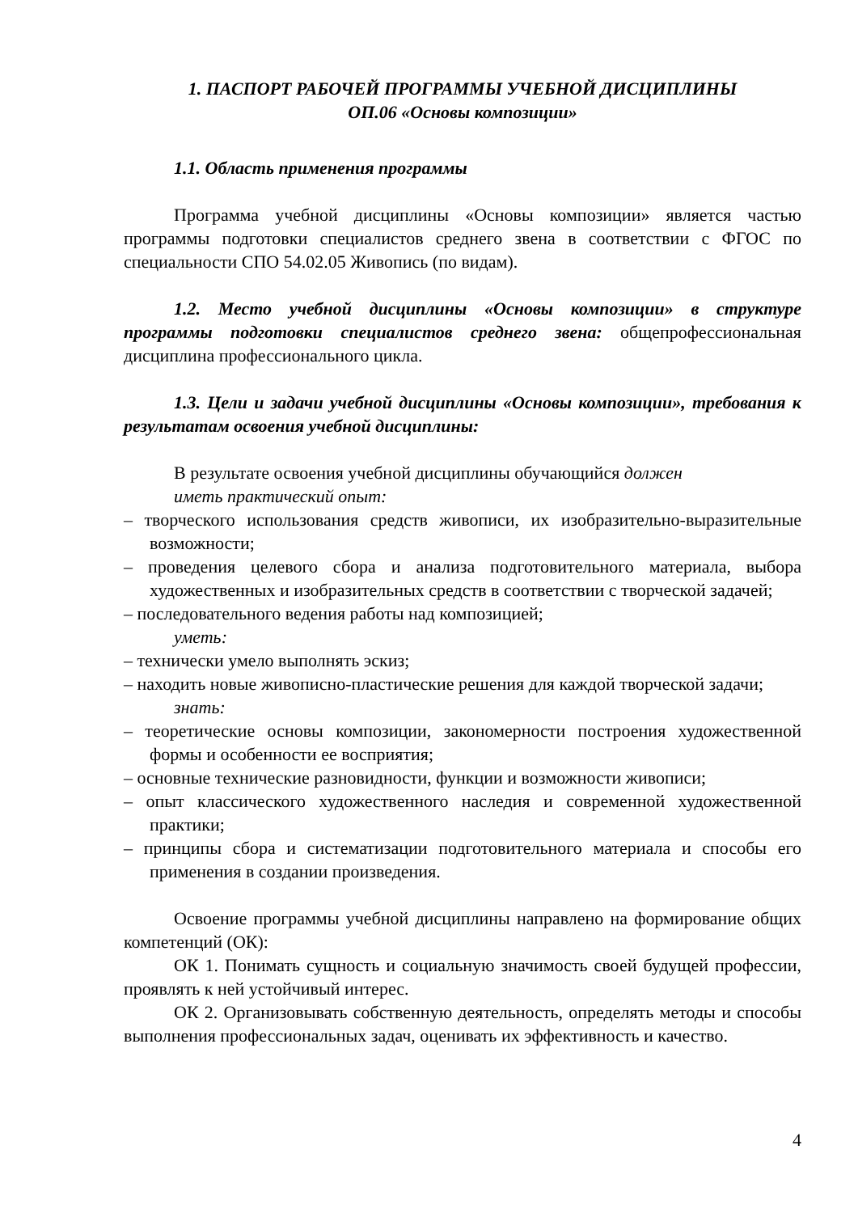1. ПАСПОРТ РАБОЧЕЙ ПРОГРАММЫ УЧЕБНОЙ ДИСЦИПЛИНЫ
ОП.06 «Основы композиции»
1.1. Область применения программы
Программа учебной дисциплины «Основы композиции» является частью программы подготовки специалистов среднего звена в соответствии с ФГОС по специальности СПО 54.02.05 Живопись (по видам).
1.2. Место учебной дисциплины «Основы композиции» в структуре программы подготовки специалистов среднего звена: общепрофессиональная дисциплина профессионального цикла.
1.3. Цели и задачи учебной дисциплины «Основы композиции», требования к результатам освоения учебной дисциплины:
В результате освоения учебной дисциплины обучающийся должен
иметь практический опыт:
– творческого использования средств живописи, их изобразительно-выразительные возможности;
– проведения целевого сбора и анализа подготовительного материала, выбора художественных и изобразительных средств в соответствии с творческой задачей;
– последовательного ведения работы над композицией;
уметь:
– технически умело выполнять эскиз;
– находить новые живописно-пластические решения для каждой творческой задачи;
знать:
– теоретические основы композиции, закономерности построения художественной формы и особенности ее восприятия;
– основные технические разновидности, функции и возможности живописи;
– опыт классического художественного наследия и современной художественной практики;
– принципы сбора и систематизации подготовительного материала и способы его применения в создании произведения.
Освоение программы учебной дисциплины направлено на формирование общих компетенций (ОК):
ОК 1. Понимать сущность и социальную значимость своей будущей профессии, проявлять к ней устойчивый интерес.
ОК 2. Организовывать собственную деятельность, определять методы и способы выполнения профессиональных задач, оценивать их эффективность и качество.
4